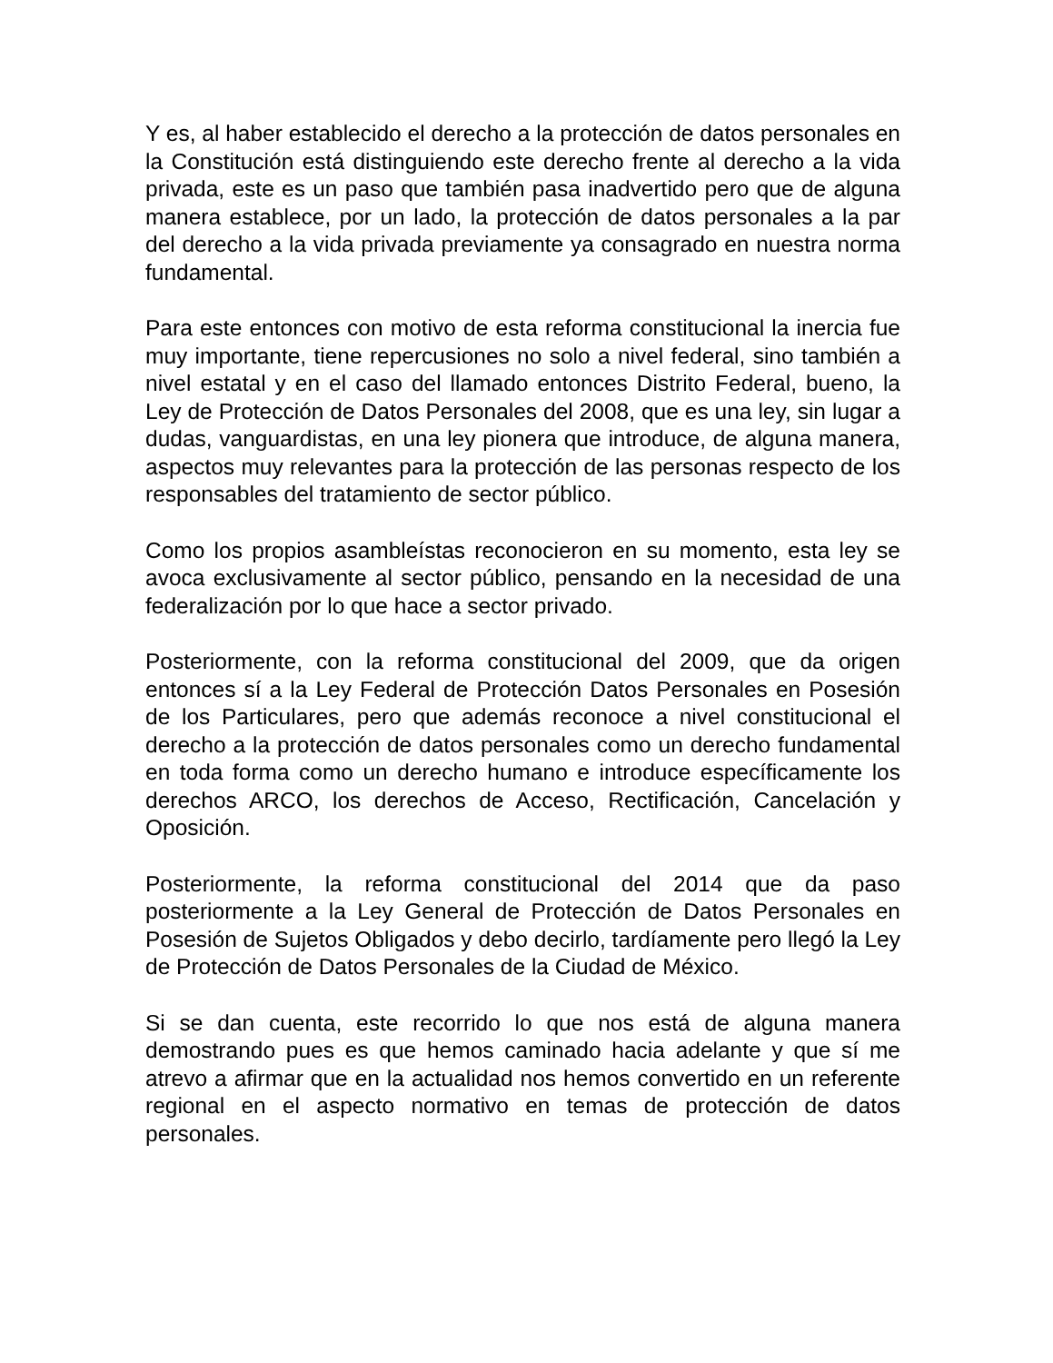Y es, al haber establecido el derecho a la protección de datos personales en la Constitución está distinguiendo este derecho frente al derecho a la vida privada, este es un paso que también pasa inadvertido pero que de alguna manera establece, por un lado, la protección de datos personales a la par del derecho a la vida privada previamente ya consagrado en nuestra norma fundamental.
Para este entonces con motivo de esta reforma constitucional la inercia fue muy importante, tiene repercusiones no solo a nivel federal, sino también a nivel estatal y en el caso del llamado entonces Distrito Federal, bueno, la Ley de Protección de Datos Personales del 2008, que es una ley, sin lugar a dudas, vanguardistas, en una ley pionera que introduce, de alguna manera, aspectos muy relevantes para la protección de las personas respecto de los responsables del tratamiento de sector público.
Como los propios asambleístas reconocieron en su momento, esta ley se avoca exclusivamente al sector público, pensando en la necesidad de una federalización por lo que hace a sector privado.
Posteriormente, con la reforma constitucional del 2009, que da origen entonces sí a la Ley Federal de Protección Datos Personales en Posesión de los Particulares, pero que además reconoce a nivel constitucional el derecho a la protección de datos personales como un derecho fundamental en toda forma como un derecho humano e introduce específicamente los derechos ARCO, los derechos de Acceso, Rectificación, Cancelación y Oposición.
Posteriormente, la reforma constitucional del 2014 que da paso posteriormente a la Ley General de Protección de Datos Personales en Posesión de Sujetos Obligados y debo decirlo, tardíamente pero llegó la Ley de Protección de Datos Personales de la Ciudad de México.
Si se dan cuenta, este recorrido lo que nos está de alguna manera demostrando pues es que hemos caminado hacia adelante y que sí me atrevo a afirmar que en la actualidad nos hemos convertido en un referente regional en el aspecto normativo en temas de protección de datos personales.